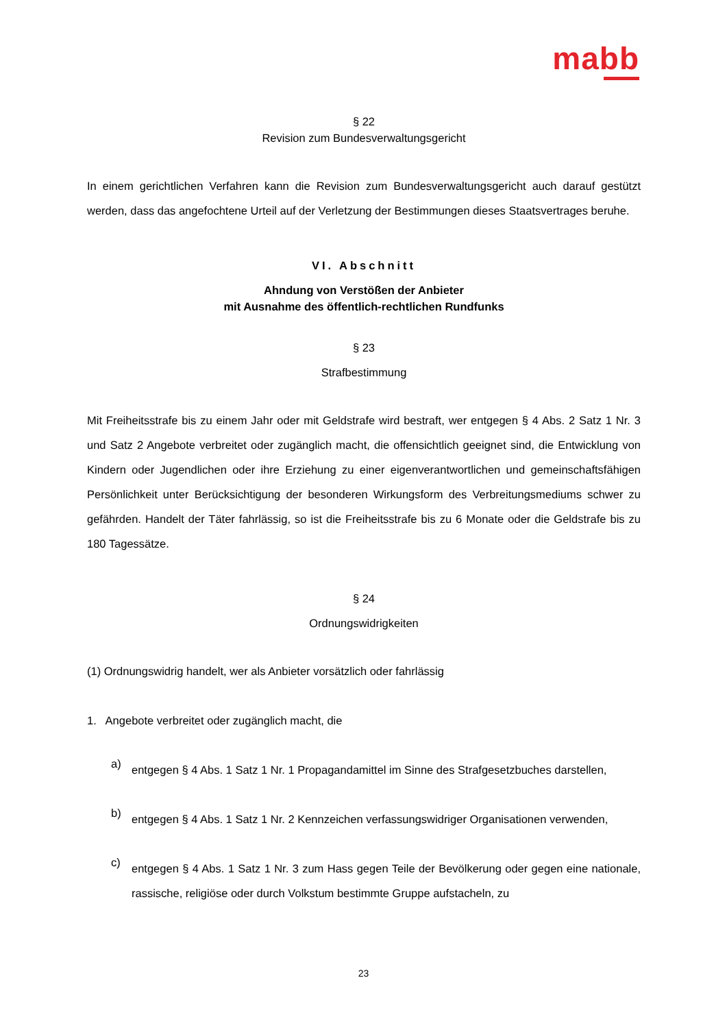mabb
§ 22
Revision zum Bundesverwaltungsgericht
In einem gerichtlichen Verfahren kann die Revision zum Bundesverwaltungsgericht auch darauf gestützt werden, dass das angefochtene Urteil auf der Verletzung der Bestimmungen dieses Staatsvertrages beruhe.
VI. Abschnitt
Ahndung von Verstößen der Anbieter
mit Ausnahme des öffentlich-rechtlichen Rundfunks
§ 23
Strafbestimmung
Mit Freiheitsstrafe bis zu einem Jahr oder mit Geldstrafe wird bestraft, wer entgegen § 4 Abs. 2 Satz 1 Nr. 3 und Satz 2 Angebote verbreitet oder zugänglich macht, die offensichtlich geeignet sind, die Entwicklung von Kindern oder Jugendlichen oder ihre Erziehung zu einer eigenverantwortlichen und gemeinschaftsfähigen Persönlichkeit unter Berücksichtigung der besonderen Wirkungsform des Verbreitungsmediums schwer zu gefährden. Handelt der Täter fahrlässig, so ist die Freiheitsstrafe bis zu 6 Monate oder die Geldstrafe bis zu 180 Tagessätze.
§ 24
Ordnungswidrigkeiten
(1) Ordnungswidrig handelt, wer als Anbieter vorsätzlich oder fahrlässig
1. Angebote verbreitet oder zugänglich macht, die
a)
entgegen § 4 Abs. 1 Satz 1 Nr. 1 Propagandamittel im Sinne des Strafgesetzbuches darstellen,
b)
entgegen § 4 Abs. 1 Satz 1 Nr. 2 Kennzeichen verfassungswidriger Organisationen verwenden,
c)
entgegen § 4 Abs. 1 Satz 1 Nr. 3 zum Hass gegen Teile der Bevölkerung oder gegen eine nationale, rassische, religiöse oder durch Volkstum bestimmte Gruppe aufstacheln, zu
23